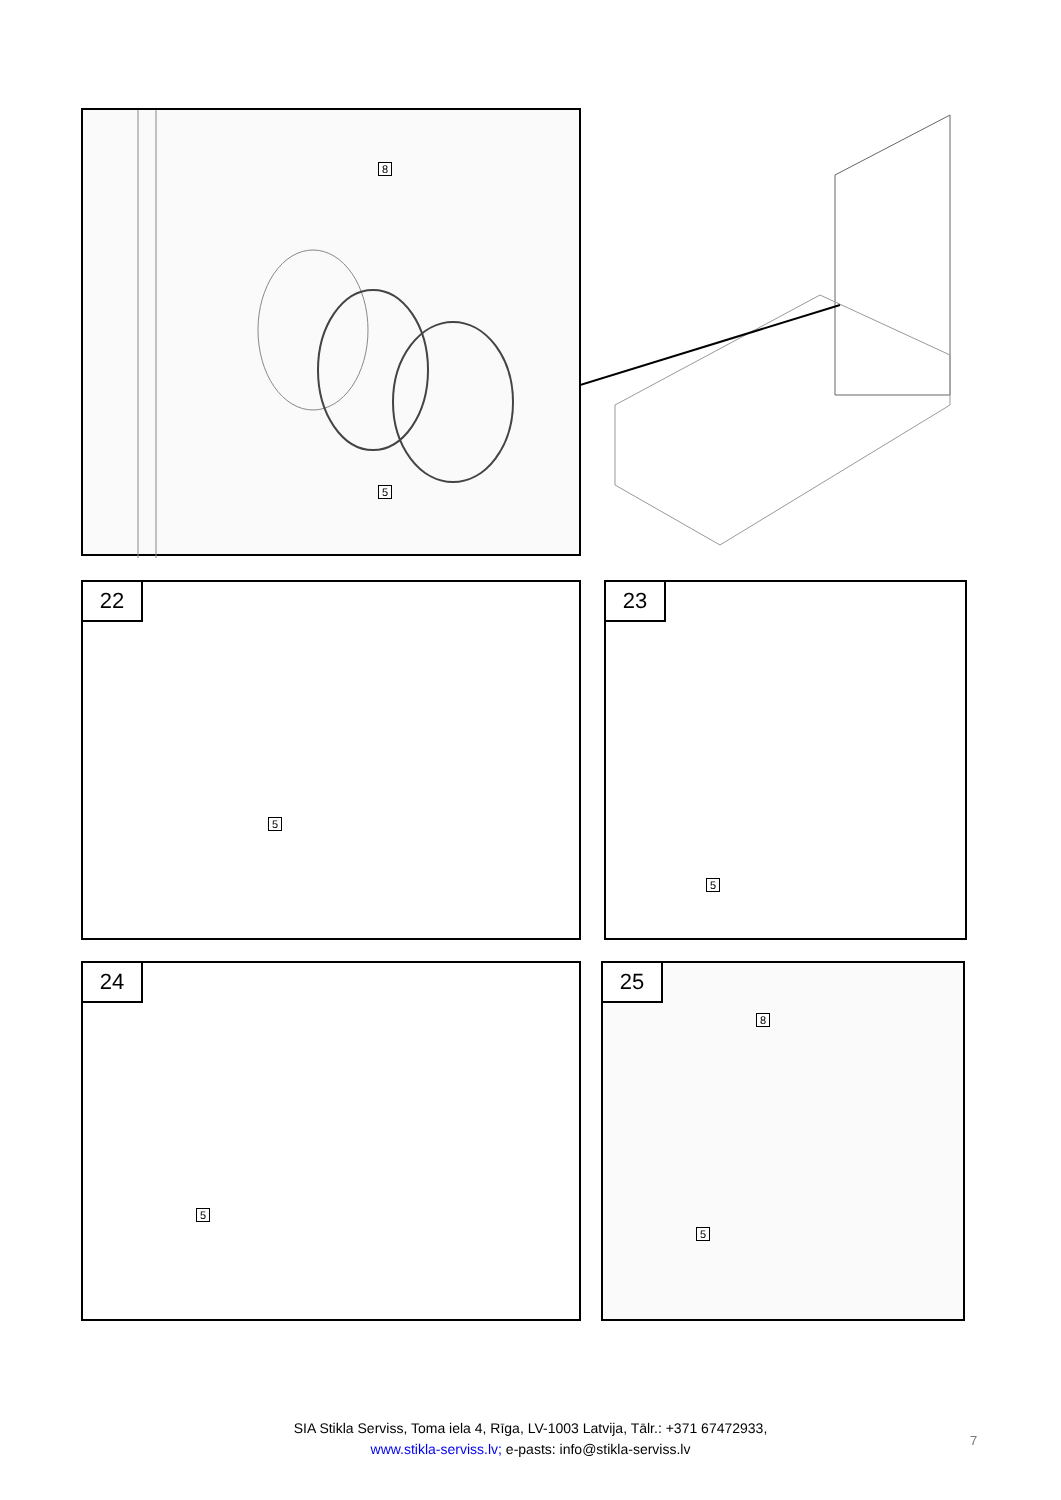8
5
22
5
23
5
24
5
25
8
5
SIA Stikla Serviss, Toma iela 4, Rīga, LV-1003 Latvija, Tālr.: +371 67472933,
www.stikla-serviss.lv; e-pasts: info@stikla-serviss.lv
7